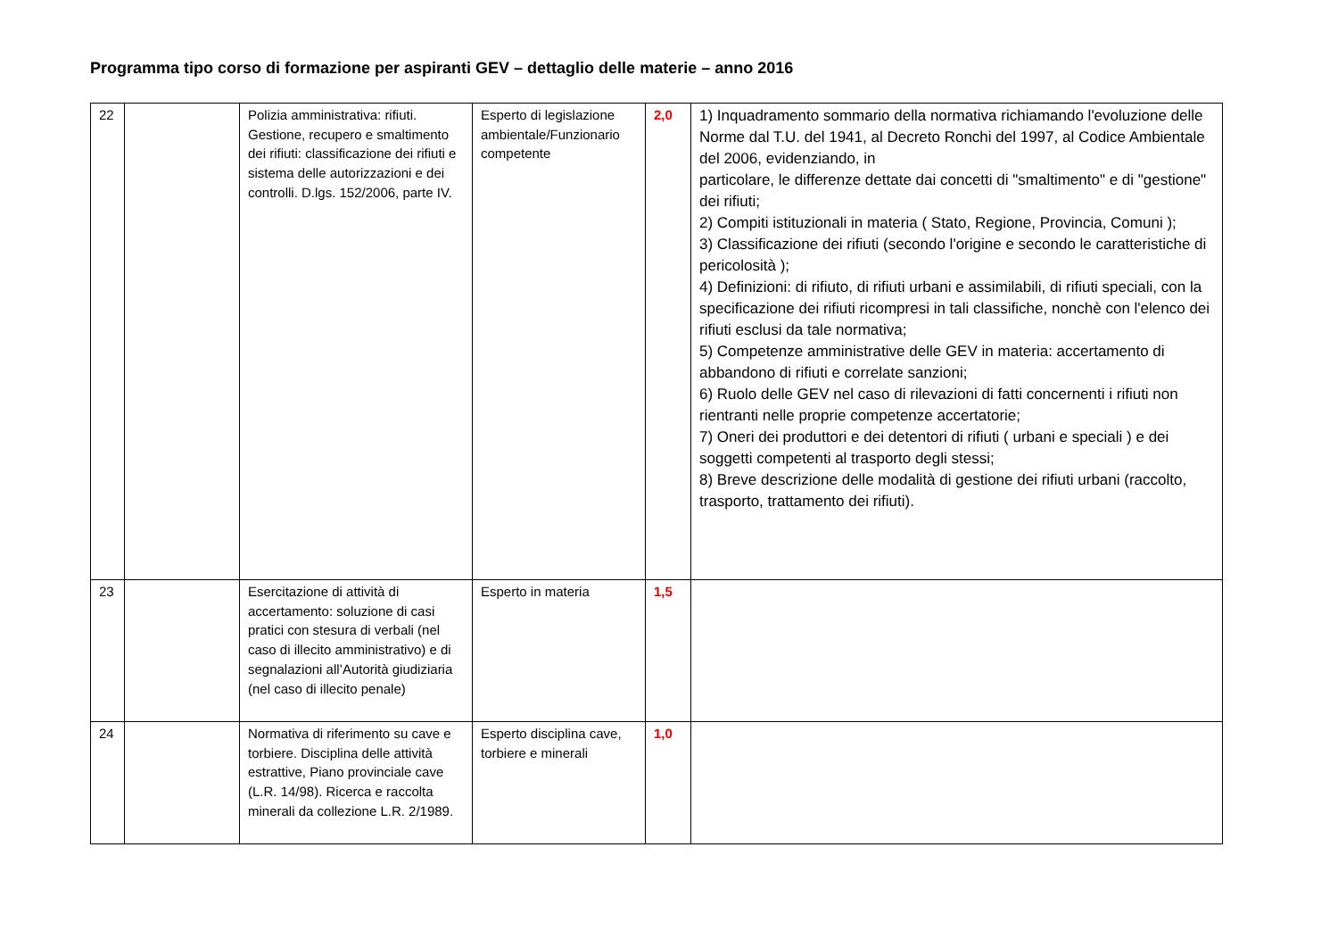Programma tipo corso di formazione per aspiranti GEV – dettaglio delle materie – anno 2016
| 22 | | Polizia amministrativa: rifiuti. Gestione, recupero e smaltimento dei rifiuti: classificazione dei rifiuti e sistema delle autorizzazioni e dei controlli. D.lgs. 152/2006, parte IV. | Esperto di legislazione ambientale/Funzionario competente | 2,0 | 1) Inquadramento sommario della normativa richiamando l'evoluzione delle Norme dal T.U. del 1941, al Decreto Ronchi del 1997, al Codice Ambientale del 2006, evidenziando, in particolare, le differenze dettate dai concetti di "smaltimento" e di "gestione" dei rifiuti; 2) Compiti istituzionali in materia ( Stato, Regione, Provincia, Comuni ); 3) Classificazione dei rifiuti (secondo l'origine e secondo le caratteristiche di pericolosità ); 4) Definizioni: di rifiuto, di rifiuti urbani e assimilabili, di rifiuti speciali, con la specificazione dei rifiuti ricompresi in tali classifiche, nonchè con l'elenco dei rifiuti esclusi da tale normativa; 5) Competenze amministrative delle GEV in materia: accertamento di abbandono di rifiuti e correlate sanzioni; 6) Ruolo delle GEV nel caso di rilevazioni di fatti concernenti i rifiuti non rientranti nelle proprie competenze accertatorie; 7) Oneri dei produttori e dei detentori di rifiuti ( urbani e speciali ) e dei soggetti competenti al trasporto degli stessi; 8) Breve descrizione delle modalità di gestione dei rifiuti urbani (raccolto, trasporto, trattamento dei rifiuti). |
| 23 | | Esercitazione di attività di accertamento: soluzione di casi pratici con stesura di verbali (nel caso di illecito amministrativo) e di segnalazioni all’Autorità giudiziaria (nel caso di illecito penale) | Esperto in materia | 1,5 | |
| 24 | | Normativa di riferimento su cave e torbiere. Disciplina delle attività estrattive, Piano provinciale cave (L.R. 14/98). Ricerca e raccolta minerali da collezione L.R. 2/1989. | Esperto disciplina cave, torbiere e minerali | 1,0 | |